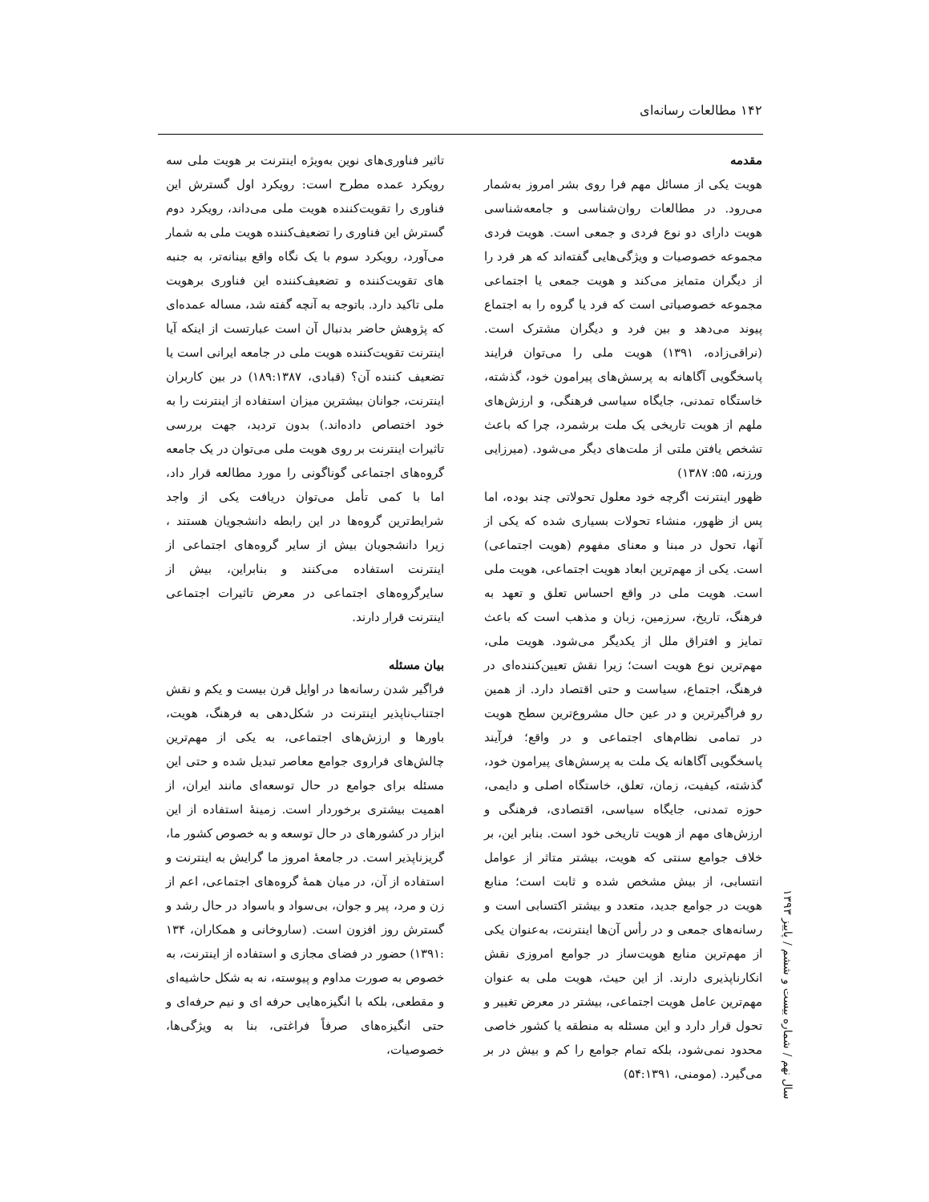۱۴۲ مطالعات رسانه‌ای
مقدمه
هویت یکی از مسائل مهم فرا روی بشر امروز به‌شمار می‌رود. در مطالعات روان‌شناسی و جامعه‌شناسی هویت دارای دو نوع فردی و جمعی است. هویت فردی مجموعه خصوصیات و ویژگی‌هایی گفته‌اند که هر فرد را از دیگران متمایز می‌کند و هویت جمعی یا اجتماعی مجموعه خصوصیاتی است که فرد یا گروه را به اجتماع پیوند می‌دهد و بین فرد و دیگران مشترک است. (نراقی‌زاده، ۱۳۹۱) هویت ملی را می‌توان فرایند پاسخگویی آگاهانه به پرسش‌های پیرامون خود، گذشته، خاستگاه تمدنی، جایگاه سیاسی فرهنگی، و ارزش‌های ملهم از هویت تاریخی یک ملت برشمرد، چرا که باعث تشخص یافتن ملتی از ملت‌های دیگر می‌شود. (میرزایی ورزنه، ۵۵: ۱۳۸۷)
ظهور اینترنت اگرچه خود معلول تحولاتی چند بوده، اما پس از ظهور، منشاء تحولات بسیاری شده که یکی از آنها، تحول در مبنا و معنای مفهوم (هویت اجتماعی) است. یکی از مهم‌ترین ابعاد هویت اجتماعی، هویت ملی است. هویت ملی در واقع احساس تعلق و تعهد به فرهنگ، تاریخ، سرزمین، زبان و مذهب است که باعث تمایز و افتراق ملل از یکدیگر می‌شود. هویت ملی، مهم‌ترین نوع هویت است؛ زیرا نقش تعیین‌کننده‌ای در فرهنگ، اجتماع، سیاست و حتی اقتصاد دارد. از همین رو فراگیرترین و در عین حال مشروع‌ترین سطح هویت در تمامی نظام‌های اجتماعی و در واقع؛ فرآیند پاسخگویی آگاهانه یک ملت به پرسش‌های پیرامون خود، گذشته، کیفیت، زمان، تعلق، خاستگاه اصلی و دایمی، حوزه تمدنی، جایگاه سیاسی، اقتصادی، فرهنگی و ارزش‌های مهم از هویت تاریخی خود است. بنابر این، بر خلاف جوامع سنتی که هویت، بیشتر متاثر از عوامل انتسابی، از بیش مشخص شده و ثابت است؛ منابع هویت در جوامع جدید، متعدد و بیشتر اکتسابی است و رسانه‌های جمعی و در رأس آن‌ها اینترنت، به‌عنوان یکی از مهم‌ترین منابع هویت‌ساز در جوامع امروزی نقش انکارناپذیری دارند. از این حیث، هویت ملی به عنوان مهم‌ترین عامل هویت اجتماعی، بیشتر در معرض تغییر و تحول قرار دارد و این مسئله به منطقه یا کشور خاصی محدود نمی‌شود، بلکه تمام جوامع را کم و بیش در بر می‌گیرد. (مومنی، ۵۴:۱۳۹۱)
تاثیر فناوری‌های نوین به‌ویژه اینترنت بر هویت ملی سه رویکرد عمده مطرح است: رویکرد اول گسترش این فناوری را تقویت‌کننده هویت ملی می‌داند، رویکرد دوم گسترش این فناوری را تضعیف‌کننده هویت ملی به شمار می‌آورد، رویکرد سوم با یک نگاه واقع بینانه‌تر، به جنبه های تقویت‌کننده و تضعیف‌کننده این فناوری برهویت ملی تاکید دارد. باتوجه به آنچه گفته شد، مساله عمده‌ای که پژوهش حاضر بدنبال آن است عبارتست از اینکه آیا اینترنت تقویت‌کننده هویت ملی در جامعه ایرانی است یا تضعیف کننده آن؟ (قبادی، ۱۸۹:۱۳۸۷) در بین کاربران اینترنت، جوانان بیشترین میزان استفاده از اینترنت را به خود اختصاص داده‌اند.) بدون تردید، جهت بررسی تاثیرات اینترنت بر روی هویت ملی می‌توان در یک جامعه گروه‌های اجتماعی گوناگونی را مورد مطالعه قرار داد، اما با کمی تأمل می‌توان دریافت یکی از واجد شرایط‌ترین گروه‌ها در این رابطه دانشجویان هستند ، زیرا دانشجویان بیش از سایر گروه‌های اجتماعی از اینترنت استفاده می‌کنند و بنابراین، بیش از سایرگروه‌های اجتماعی در معرض تاثیرات اجتماعی اینترنت قرار دارند.
بیان مسئله
فراگیر شدن رسانه‌ها در اوایل قرن بیست و یکم و نقش اجتناب‌ناپذیر اینترنت در شکل‌دهی به فرهنگ، هویت، باورها و ارزش‌های اجتماعی، به یکی از مهم‌ترین چالش‌های فراروی جوامع معاصر تبدیل شده و حتی این مسئله برای جوامع در حال توسعه‌ای مانند ایران، از اهمیت بیشتری برخوردار است. زمینهٔ استفاده از این ابزار در کشورهای در حال توسعه و به خصوص کشور ما، گریزناپذیر است. در جامعهٔ امروز ما گرایش به اینترنت و استفاده از آن، در میان همهٔ گروه‌های اجتماعی، اعم از زن و مرد، پیر و جوان، بی‌سواد و باسواد در حال رشد و گسترش روز افزون است. (ساروخانی و همکاران، ۱۳۴ :۱۳۹۱) حضور در فضای مجازی و استفاده از اینترنت، به خصوص به صورت مداوم و پیوسته، نه به شکل حاشیه‌ای و مقطعی، بلکه با انگیزه‌هایی حرفه ای و نیم حرفه‌ای و حتی انگیزه‌های صرفاً فراغتی، بنا به ویژگی‌ها، خصوصیات،
سال نهم / شماره بیست و ششم / پاییز ۱۳۹۳